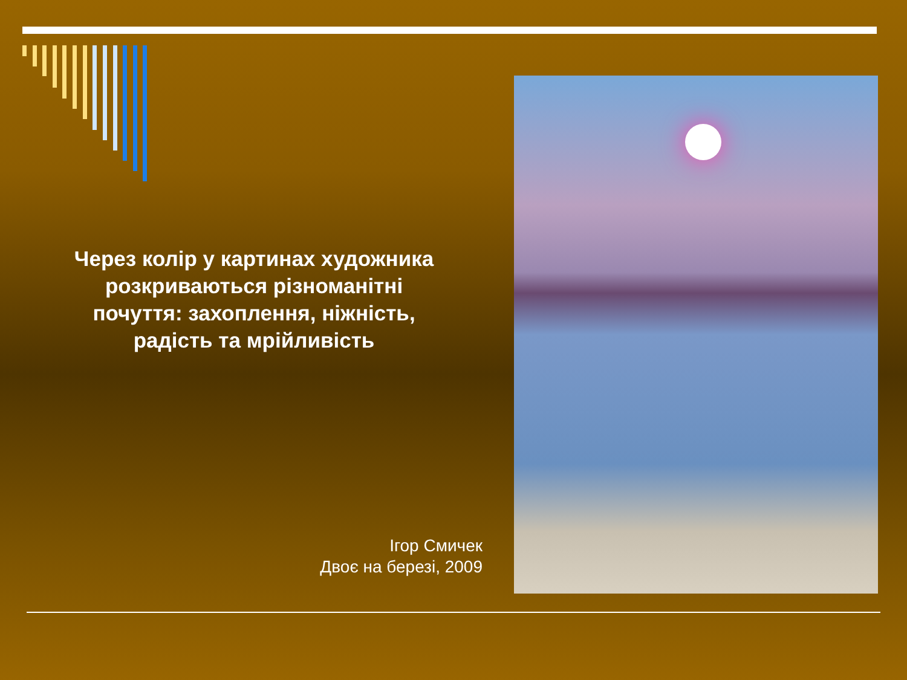Через колір у картинах художника розкриваються різноманітні почуття: захоплення, ніжність, радість та мрійливість
Ігор Смичек
Двоє на березі, 2009